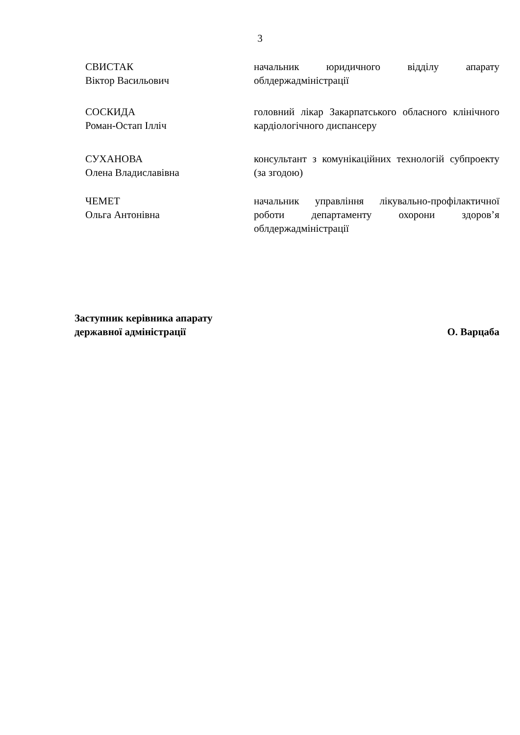3
СВИСТАК
Віктор Васильович
начальник юридичного відділу апарату облдержадміністрації
СОСКИДА
Роман-Остап Ілліч
головний лікар Закарпатського обласного клінічного кардіологічного диспансеру
СУХАНОВА
Олена Владиславівна
консультант з комунікаційних технологій субпроекту (за згодою)
ЧЕМЕТ
Ольга Антонівна
начальник управління лікувально-профілактичної роботи департаменту охорони здоров’я облдержадміністрації
Заступник керівника апарату
державної адміністрації
О. Варцаба